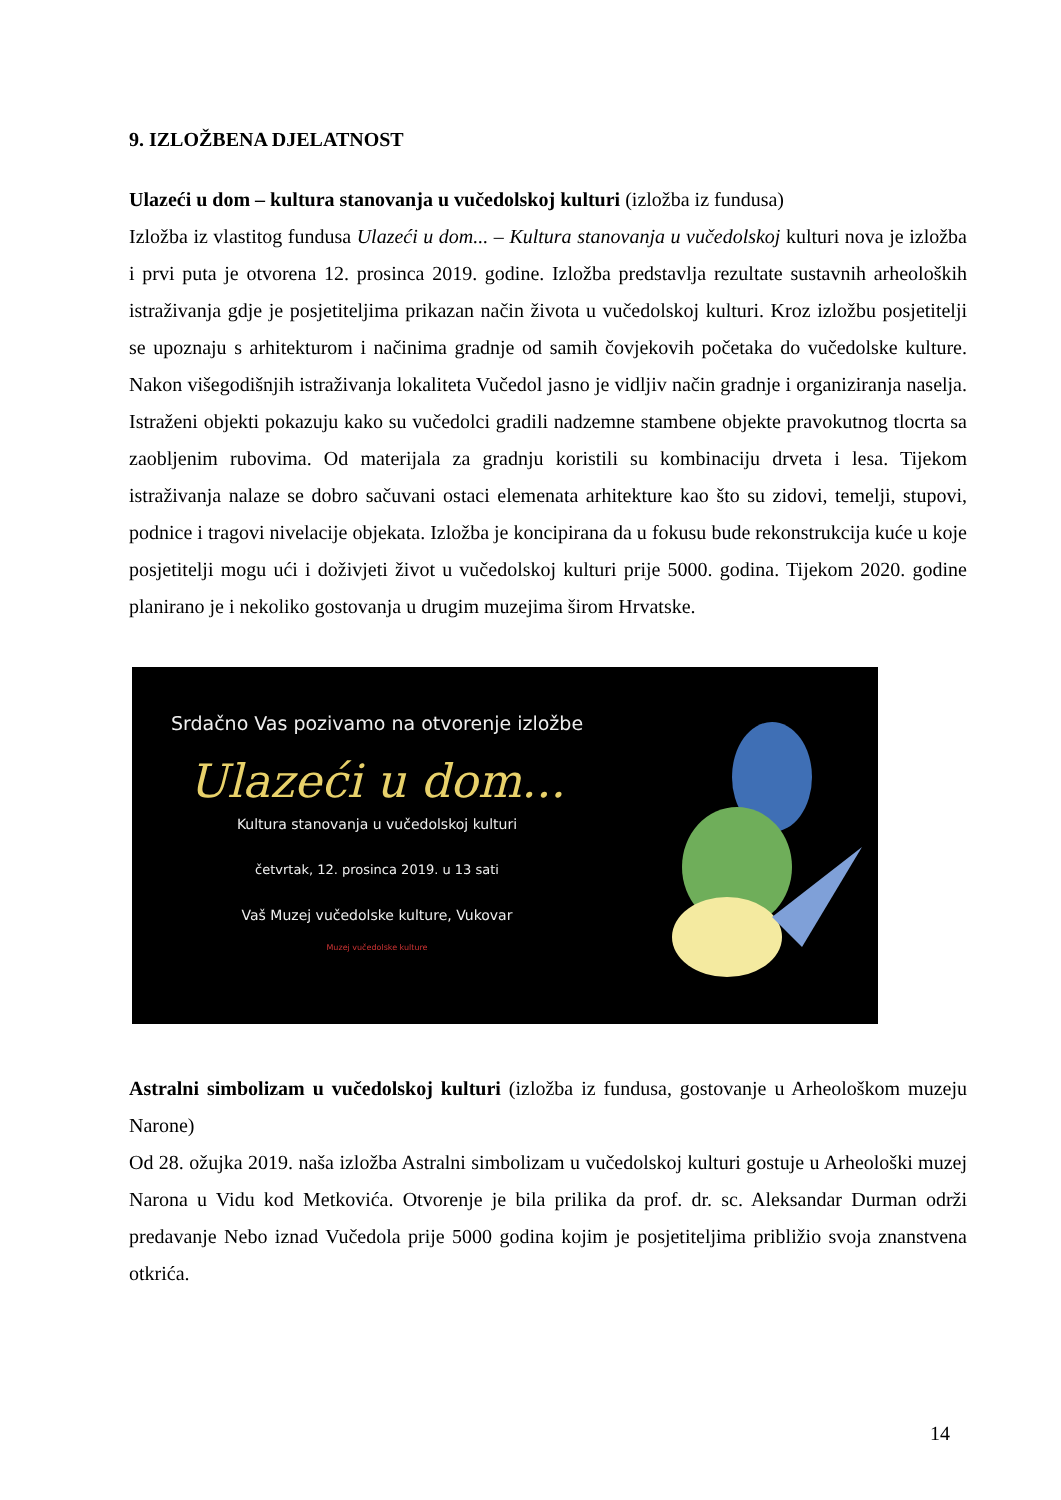9. IZLOŽBENA DJELATNOST
Ulazeći u dom – kultura stanovanja u vučedolskoj kulturi (izložba iz fundusa)
Izložba iz vlastitog fundusa Ulazeći u dom... – Kultura stanovanja u vučedolskoj kulturi nova je izložba i prvi puta je otvorena 12. prosinca 2019. godine. Izložba predstavlja rezultate sustavnih arheoloških istraživanja gdje je posjetiteljima prikazan način života u vučedolskoj kulturi. Kroz izložbu posjetitelji se upoznaju s arhitekturom i načinima gradnje od samih čovjekovih početaka do vučedolske kulture. Nakon višegodišnjih istraživanja lokaliteta Vučedol jasno je vidljiv način gradnje i organiziranja naselja. Istraženi objekti pokazuju kako su vučedolci gradili nadzemne stambene objekte pravokutnog tlocrta sa zaobljenim rubovima. Od materijala za gradnju koristili su kombinaciju drveta i lesa. Tijekom istraživanja nalaze se dobro sačuvani ostaci elemenata arhitekture kao što su zidovi, temelji, stupovi, podnice i tragovi nivelacije objekata. Izložba je koncipirana da u fokusu bude rekonstrukcija kuće u koje posjetitelji mogu ući i doživjeti život u vučedolskoj kulturi prije 5000. godina. Tijekom 2020. godine planirano je i nekoliko gostovanja u drugim muzejima širom Hrvatske.
Srdačno Vas pozivamo na otvorenje izložbe
Ulazeći u dom...
Kultura stanovanja u vučedolskoj kulturi
četvrtak, 12. prosinca 2019. u 13 sati
Vaš Muzej vučedolske kulture, Vukovar
Muzej vučedolske kulture
Astralni simbolizam u vučedolskoj kulturi (izložba iz fundusa, gostovanje u Arheološkom muzeju Narone)
Od 28. ožujka 2019. naša izložba Astralni simbolizam u vučedolskoj kulturi gostuje u Arheološki muzej Narona u Vidu kod Metkovića. Otvorenje je bila prilika da prof. dr. sc. Aleksandar Durman održi predavanje Nebo iznad Vučedola prije 5000 godina kojim je posjetiteljima približio svoja znanstvena otkrića.
14